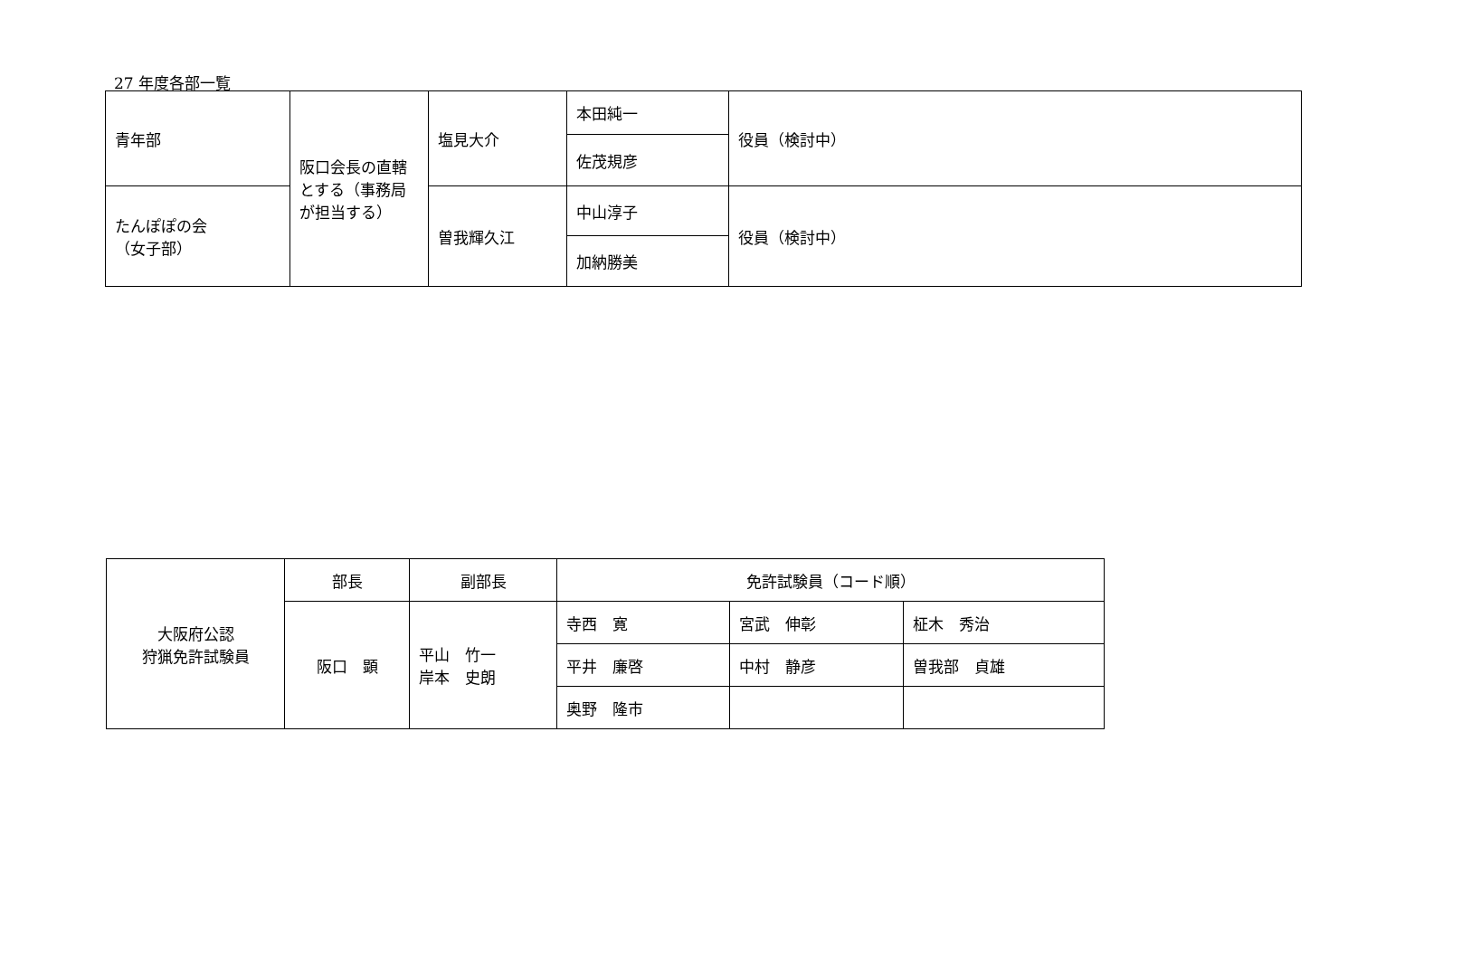27 年度各部一覧
| 青年部 | 阪口会長の直轄とする（事務局が担当する） | 塩見大介 | 本田純一 | 役員（検討中） |
| | | | 佐茂規彦 | |
| たんぽぽの会 （女子部） | | 曽我輝久江 | 中山淳子 | 役員（検討中） |
| | | | 加納勝美 | |
| 大阪府公認 狩猟免許試験員 | 部長 | 副部長 | 免許試験員（コード順） | | |
| | 阪口 顕 | 平山 竹一 岸本 史朗 | 寺西 寛 | 宮武 伸彰 | 柾木 秀治 |
| | | | 平井 廉啓 | 中村 静彦 | 曽我部 貞雄 |
| | | | 奥野 隆市 | | |